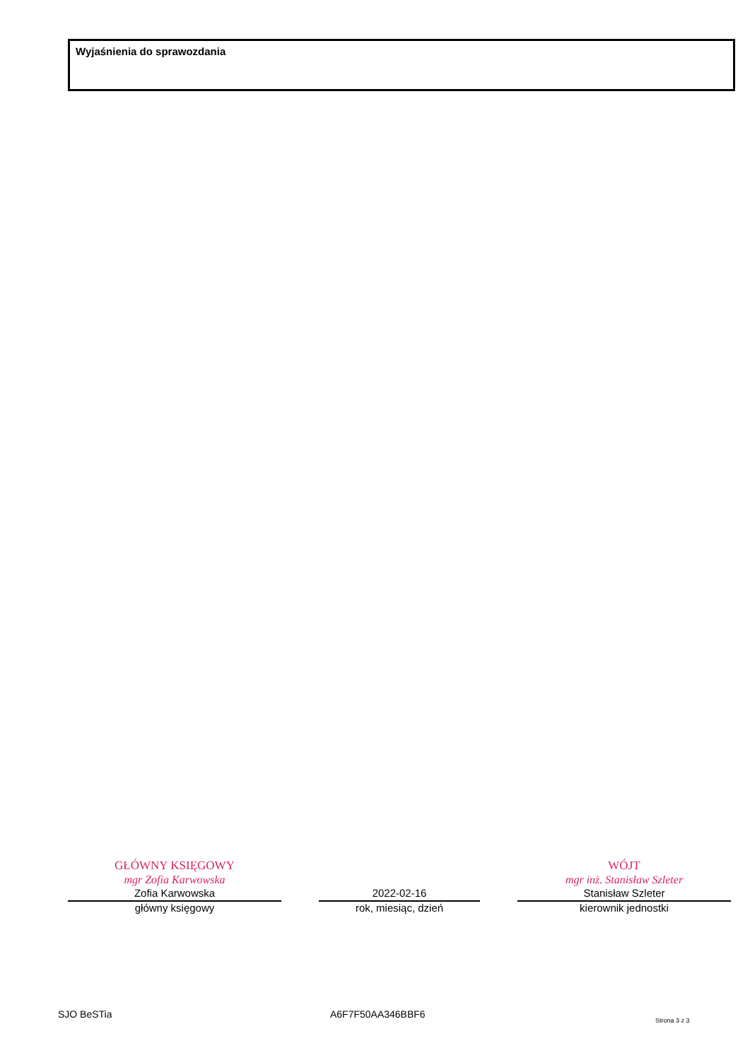Wyjaśnienia do sprawozdania
GŁÓWNY KSIĘGOWY
mgr Zofia Karwowska
Zofia Karwowska
główny księgowy
2022-02-16
rok, miesiąc, dzień
WÓJT
mgr inż. Stanisław Szleter
Stanisław Szleter
kierownik jednostki
SJO BeSTia A6F7F50AA346BBF6 Strona 3 z 3